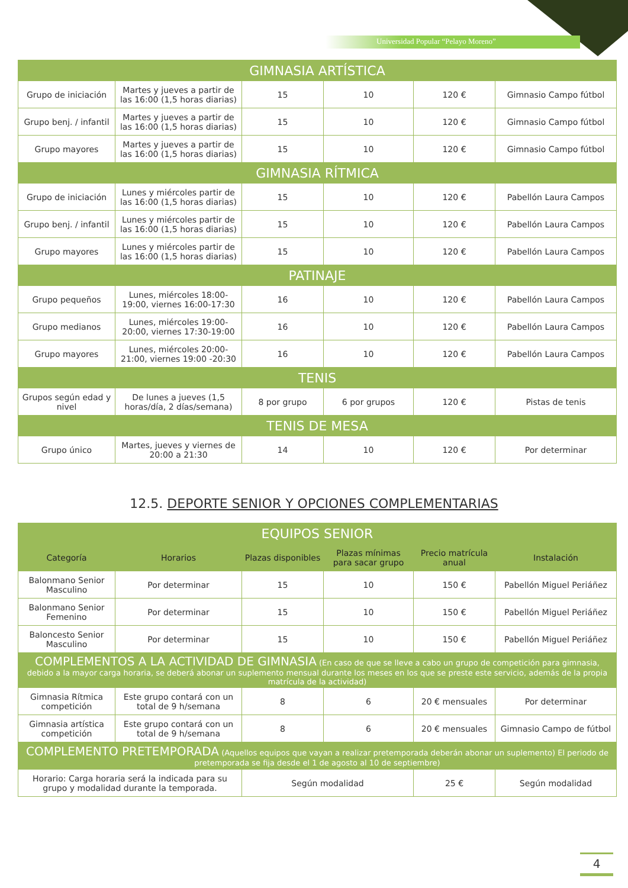Universidad Popular “Pelayo Moreno”
| GIMNASIA ARTÍSTICA | | | | | |
| Grupo de iniciación | Martes y jueves a partir de las 16:00 (1,5 horas diarias) | 15 | 10 | 120 € | Gimnasio Campo fútbol |
| Grupo benj. / infantil | Martes y jueves a partir de las 16:00 (1,5 horas diarias) | 15 | 10 | 120 € | Gimnasio Campo fútbol |
| Grupo mayores | Martes y jueves a partir de las 16:00 (1,5 horas diarias) | 15 | 10 | 120 € | Gimnasio Campo fútbol |
| GIMNASIA RÍTMICA | | | | | |
| Grupo de iniciación | Lunes y miércoles partir de las 16:00 (1,5 horas diarias) | 15 | 10 | 120 € | Pabellón Laura Campos |
| Grupo benj. / infantil | Lunes y miércoles partir de las 16:00 (1,5 horas diarias) | 15 | 10 | 120 € | Pabellón Laura Campos |
| Grupo mayores | Lunes y miércoles partir de las 16:00 (1,5 horas diarias) | 15 | 10 | 120 € | Pabellón Laura Campos |
| PATINAJE | | | | | |
| Grupo pequeños | Lunes, miércoles 18:00-19:00, viernes 16:00-17:30 | 16 | 10 | 120 € | Pabellón Laura Campos |
| Grupo medianos | Lunes, miércoles 19:00-20:00, viernes 17:30-19:00 | 16 | 10 | 120 € | Pabellón Laura Campos |
| Grupo mayores | Lunes, miércoles 20:00-21:00, viernes 19:00 -20:30 | 16 | 10 | 120 € | Pabellón Laura Campos |
| TENIS | | | | | |
| Grupos según edad y nivel | De lunes a jueves (1,5 horas/día, 2 días/semana) | 8 por grupo | 6 por grupos | 120 € | Pistas de tenis |
| TENIS DE MESA | | | | | |
| Grupo único | Martes, jueves y viernes de 20:00 a 21:30 | 14 | 10 | 120 € | Por determinar |
12.5. DEPORTE SENIOR Y OPCIONES COMPLEMENTARIAS
| EQUIPOS SENIOR | | | | | |
| Categoría | Horarios | Plazas disponibles | Plazas mínimas para sacar grupo | Precio matrícula anual | Instalación |
| Balonmano Senior Masculino | Por determinar | 15 | 10 | 150 € | Pabellón Miguel Periáñez |
| Balonmano Senior Femenino | Por determinar | 15 | 10 | 150 € | Pabellón Miguel Periáñez |
| Baloncesto Senior Masculino | Por determinar | 15 | 10 | 150 € | Pabellón Miguel Periáñez |
| COMPLEMENTOS A LA ACTIVIDAD DE GIMNASIA (En caso de que se lleve a cabo un grupo de competición para gimnasia, debido a la mayor carga horaria, se deberá abonar un suplemento mensual durante los meses en los que se preste este servicio, además de la propia matrícula de la actividad) | | | | | |
| Gimnasia Rítmica competición | Este grupo contará con un total de 9 h/semana | 8 | 6 | 20 € mensuales | Por determinar |
| Gimnasia artística competición | Este grupo contará con un total de 9 h/semana | 8 | 6 | 20 € mensuales | Gimnasio Campo de fútbol |
| COMPLEMENTO PRETEMPORADA (Aquellos equipos que vayan a realizar pretemporada deberán abonar un suplemento) El periodo de pretemporada se fija desde el 1 de agosto al 10 de septiembre) | | | | | |
| Horario: Carga horaria será la indicada para su grupo y modalidad durante la temporada. | | Según modalidad | | 25 € | Según modalidad |
4